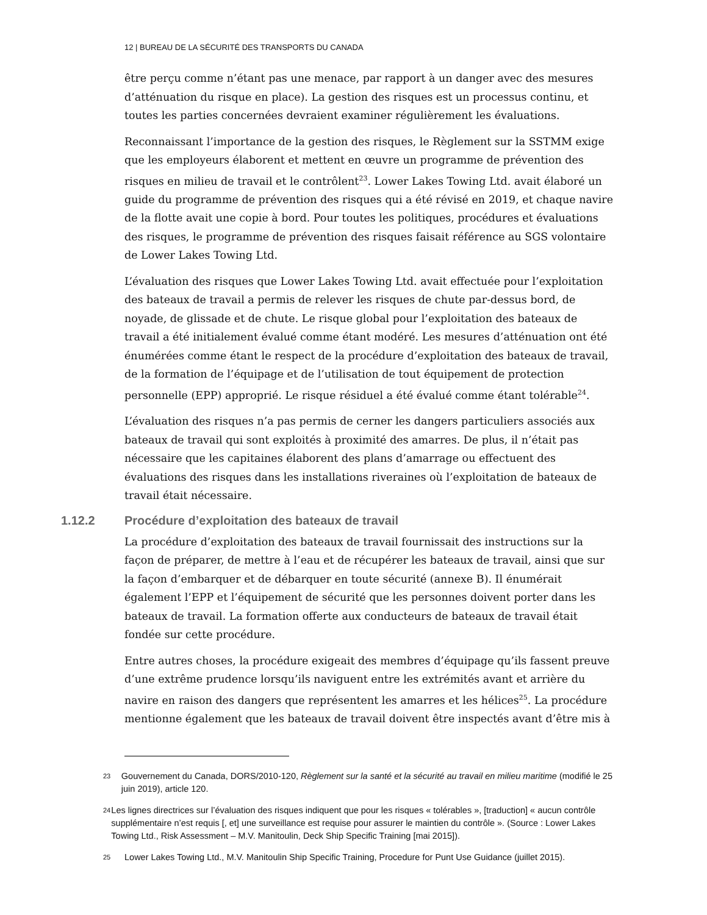12 | BUREAU DE LA SÉCURITÉ DES TRANSPORTS DU CANADA
être perçu comme n’étant pas une menace, par rapport à un danger avec des mesures d’atténuation du risque en place). La gestion des risques est un processus continu, et toutes les parties concernées devraient examiner régulièrement les évaluations.
Reconnaissant l’importance de la gestion des risques, le Règlement sur la SSTMM exige que les employeurs élaborent et mettent en œuvre un programme de prévention des risques en milieu de travail et le contrôlent<sup>23</sup>. Lower Lakes Towing Ltd. avait élaboré un guide du programme de prévention des risques qui a été révisé en 2019, et chaque navire de la flotte avait une copie à bord. Pour toutes les politiques, procédures et évaluations des risques, le programme de prévention des risques faisait référence au SGS volontaire de Lower Lakes Towing Ltd.
L’évaluation des risques que Lower Lakes Towing Ltd. avait effectuée pour l’exploitation des bateaux de travail a permis de relever les risques de chute par-dessus bord, de noyade, de glissade et de chute. Le risque global pour l’exploitation des bateaux de travail a été initialement évalué comme étant modéré. Les mesures d’atténuation ont été énumérées comme étant le respect de la procédure d’exploitation des bateaux de travail, de la formation de l’équipage et de l’utilisation de tout équipement de protection personnelle (EPP) approprié. Le risque résiduel a été évalué comme étant tolérable<sup>24</sup>.
L’évaluation des risques n’a pas permis de cerner les dangers particuliers associés aux bateaux de travail qui sont exploités à proximité des amarres. De plus, il n’était pas nécessaire que les capitaines élaborent des plans d’amarrage ou effectuent des évaluations des risques dans les installations riveraines où l’exploitation de bateaux de travail était nécessaire.
1.12.2 Procédure d’exploitation des bateaux de travail
La procédure d’exploitation des bateaux de travail fournissait des instructions sur la façon de préparer, de mettre à l’eau et de récupérer les bateaux de travail, ainsi que sur la façon d’embarquer et de débarquer en toute sécurité (annexe B). Il énumérait également l’EPP et l’équipement de sécurité que les personnes doivent porter dans les bateaux de travail. La formation offerte aux conducteurs de bateaux de travail était fondée sur cette procédure.
Entre autres choses, la procédure exigeait des membres d’équipage qu’ils fassent preuve d’une extrême prudence lorsqu’ils naviguent entre les extrémités avant et arrière du navire en raison des dangers que représentent les amarres et les hélices<sup>25</sup>. La procédure mentionne également que les bateaux de travail doivent être inspectés avant d’être mis à
<sup>23</sup>
Gouvernement du Canada, DORS/2010-120, Règlement sur la santé et la sécurité au travail en milieu maritime (modifié le 25 juin 2019), article 120.
<sup>24</sup>
Les lignes directrices sur l’évaluation des risques indiquent que pour les risques « tolérables », [traduction] « aucun contrôle supplémentaire n’est requis [, et] une surveillance est requise pour assurer le maintien du contrôle ». (Source : Lower Lakes Towing Ltd., Risk Assessment – M.V. Manitoulin, Deck Ship Specific Training [mai 2015]).
<sup>25</sup>
Lower Lakes Towing Ltd., M.V. Manitoulin Ship Specific Training, Procedure for Punt Use Guidance (juillet 2015).